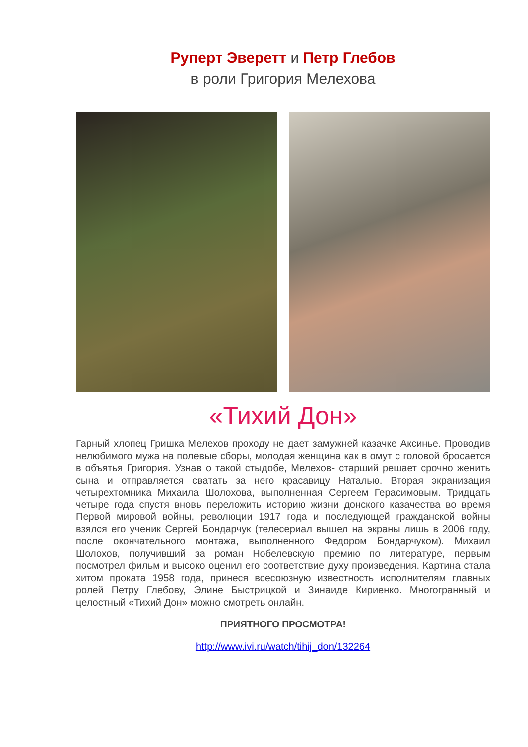Руперт Эверетт и Петр Глебов
в роли Григория Мелехова
«Тихий Дон»
Гарный хлопец Гришка Мелехов проходу не дает замужней казачке Аксинье. Проводив нелюбимого мужа на полевые сборы, молодая женщина как в омут с головой бросается в объятья Григория. Узнав о такой стыдобе, Мелехов- старший решает срочно женить сына и отправляется сватать за него красавицу Наталью. Вторая экранизация четырехтомника Михаила Шолохова, выполненная Сергеем Герасимовым. Тридцать четыре года спустя вновь переложить историю жизни донского казачества во время Первой мировой войны, революции 1917 года и последующей гражданской войны взялся его ученик Сергей Бондарчук (телесериал вышел на экраны лишь в 2006 году, после окончательного монтажа, выполненного Федором Бондарчуком). Михаил Шолохов, получивший за роман Нобелевскую премию по литературе, первым посмотрел фильм и высоко оценил его соответствие духу произведения. Картина стала хитом проката 1958 года, принеся всесоюзную известность исполнителям главных ролей Петру Глебову, Элине Быстрицкой и Зинаиде Кириенко. Многогранный и целостный «Тихий Дон» можно смотреть онлайн.
ПРИЯТНОГО ПРОСМОТРА!
http://www.ivi.ru/watch/tihij_don/132264